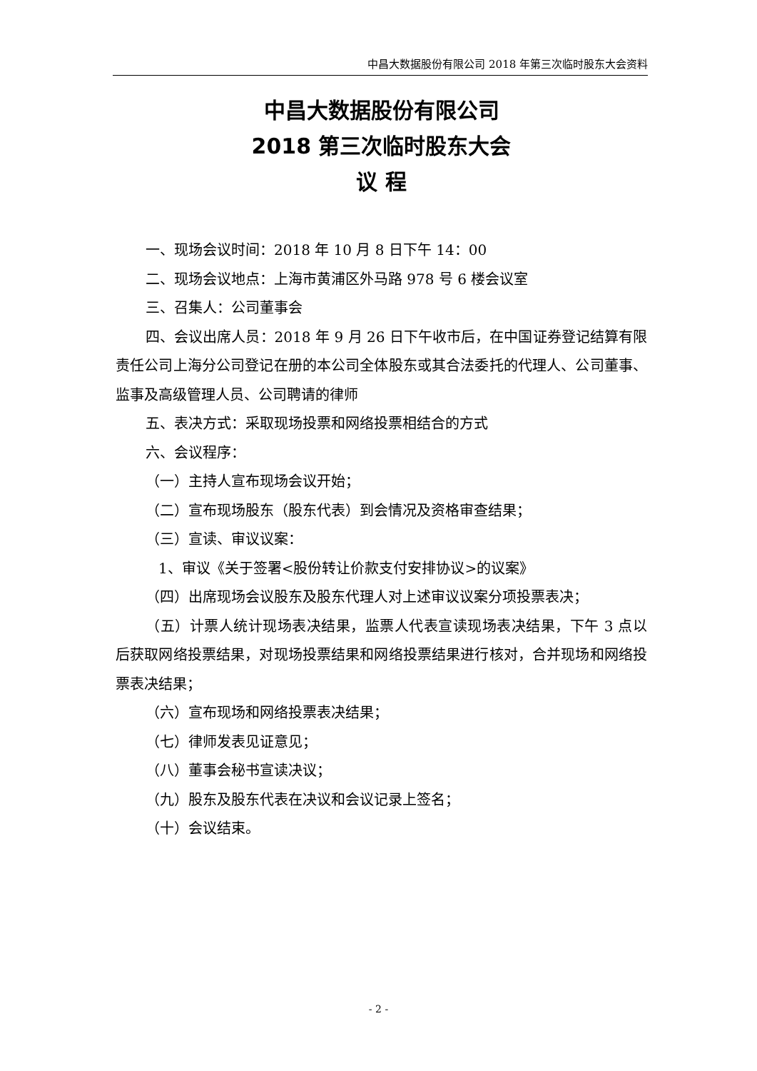中昌大数据股份有限公司 2018 年第三次临时股东大会资料
中昌大数据股份有限公司
2018 第三次临时股东大会
议 程
一、现场会议时间：2018 年 10 月 8 日下午 14：00
二、现场会议地点：上海市黄浦区外马路 978 号 6 楼会议室
三、召集人：公司董事会
四、会议出席人员：2018 年 9 月 26 日下午收市后，在中国证券登记结算有限责任公司上海分公司登记在册的本公司全体股东或其合法委托的代理人、公司董事、监事及高级管理人员、公司聘请的律师
五、表决方式：采取现场投票和网络投票相结合的方式
六、会议程序：
（一）主持人宣布现场会议开始；
（二）宣布现场股东（股东代表）到会情况及资格审查结果；
（三）宣读、审议议案：
1、审议《关于签署<股份转让价款支付安排协议>的议案》
（四）出席现场会议股东及股东代理人对上述审议议案分项投票表决；
（五）计票人统计现场表决结果，监票人代表宣读现场表决结果，下午 3 点以后获取网络投票结果，对现场投票结果和网络投票结果进行核对，合并现场和网络投票表决结果；
（六）宣布现场和网络投票表决结果；
（七）律师发表见证意见；
（八）董事会秘书宣读决议；
（九）股东及股东代表在决议和会议记录上签名；
（十）会议结束。
- 2 -